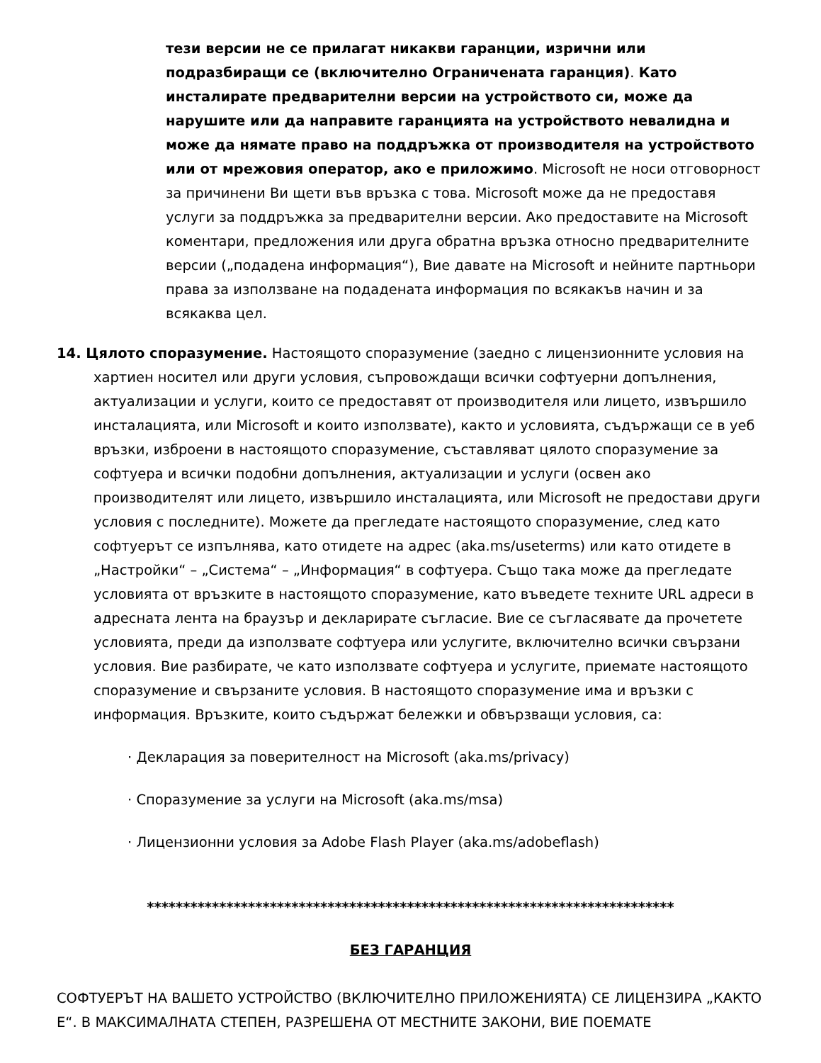тези версии не се прилагат никакви гаранции, изрични или подразбиращи се (включително Ограничената гаранция). Като инсталирате предварителни версии на устройството си, може да нарушите или да направите гаранцията на устройството невалидна и може да нямате право на поддръжка от производителя на устройството или от мрежовия оператор, ако е приложимо. Microsoft не носи отговорност за причинени Ви щети във връзка с това. Microsoft може да не предоставя услуги за поддръжка за предварителни версии. Ако предоставите на Microsoft коментари, предложения или друга обратна връзка относно предварителните версии („подадена информация“), Вие давате на Microsoft и нейните партньори права за използване на подадената информация по всякакъв начин и за всякаква цел.
14. Цялото споразумение. Настоящото споразумение (заедно с лицензионните условия на хартиен носител или други условия, съпровождащи всички софтуерни допълнения, актуализации и услуги, които се предоставят от производителя или лицето, извършило инсталацията, или Microsoft и които използвате), както и условията, съдържащи се в уеб връзки, изброени в настоящото споразумение, съставляват цялото споразумение за софтуера и всички подобни допълнения, актуализации и услуги (освен ако производителят или лицето, извършило инсталацията, или Microsoft не предостави други условия с последните). Можете да прегледате настоящото споразумение, след като софтуерът се изпълнява, като отидете на адрес (aka.ms/useterms) или като отидете в „Настройки“ – „Система“ – „Информация“ в софтуера. Също така може да прегледате условията от връзките в настоящото споразумение, като въведете техните URL адреси в адресната лента на браузър и декларирате съгласие. Вие се съгласявате да прочетете условията, преди да използвате софтуера или услугите, включително всички свързани условия. Вие разбирате, че като използвате софтуера и услугите, приемате настоящото споразумение и свързаните условия. В настоящото споразумение има и връзки с информация. Връзките, които съдържат бележки и обвързващи условия, са:
· Декларация за поверителност на Microsoft (aka.ms/privacy)
· Споразумение за услуги на Microsoft (aka.ms/msa)
· Лицензионни условия за Adobe Flash Player (aka.ms/adobeflash)
*************************************************************************
БЕЗ ГАРАНЦИЯ
СОФТУЕРЪТ НА ВАШЕТО УСТРОЙСТВО (ВКЛЮЧИТЕЛНО ПРИЛОЖЕНИЯТА) СЕ ЛИЦЕНЗИРА „КАКТО Е“. В МАКСИМАЛНАТА СТЕПЕН, РАЗРЕШЕНА ОТ МЕСТНИТЕ ЗАКОНИ, ВИЕ ПОЕМАТЕ